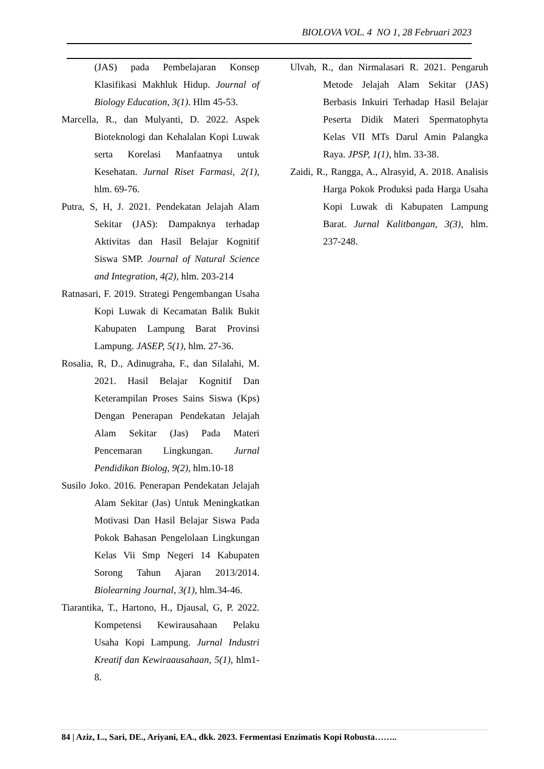BIOLOVA VOL. 4 NO 1, 28 Februari 2023
(JAS) pada Pembelajaran Konsep Klasifikasi Makhluk Hidup. Journal of Biology Education, 3(1). Hlm 45-53.
Marcella, R., dan Mulyanti, D. 2022. Aspek Bioteknologi dan Kehalalan Kopi Luwak serta Korelasi Manfaatnya untuk Kesehatan. Jurnal Riset Farmasi, 2(1), hlm. 69-76.
Putra, S, H, J. 2021. Pendekatan Jelajah Alam Sekitar (JAS): Dampaknya terhadap Aktivitas dan Hasil Belajar Kognitif Siswa SMP. Journal of Natural Science and Integration, 4(2), hlm. 203-214
Ratnasari, F. 2019. Strategi Pengembangan Usaha Kopi Luwak di Kecamatan Balik Bukit Kabupaten Lampung Barat Provinsi Lampung. JASEP, 5(1), hlm. 27-36.
Rosalia, R, D., Adinugraha, F., dan Silalahi, M. 2021. Hasil Belajar Kognitif Dan Keterampilan Proses Sains Siswa (Kps) Dengan Penerapan Pendekatan Jelajah Alam Sekitar (Jas) Pada Materi Pencemaran Lingkungan. Jurnal Pendidikan Biolog, 9(2), hlm.10-18
Susilo Joko. 2016. Penerapan Pendekatan Jelajah Alam Sekitar (Jas) Untuk Meningkatkan Motivasi Dan Hasil Belajar Siswa Pada Pokok Bahasan Pengelolaan Lingkungan Kelas Vii Smp Negeri 14 Kabupaten Sorong Tahun Ajaran 2013/2014. Biolearning Journal, 3(1), hlm.34-46.
Tiarantika, T., Hartono, H., Djausal, G, P. 2022. Kompetensi Kewirausahaan Pelaku Usaha Kopi Lampung. Jurnal Industri Kreatif dan Kewiraausahaan, 5(1), hlm1-8.
Ulvah, R., dan Nirmalasari R. 2021. Pengaruh Metode Jelajah Alam Sekitar (JAS) Berbasis Inkuiri Terhadap Hasil Belajar Peserta Didik Materi Spermatophyta Kelas VII MTs Darul Amin Palangka Raya. JPSP, 1(1), hlm. 33-38.
Zaidi, R., Rangga, A., Alrasyid, A. 2018. Analisis Harga Pokok Produksi pada Harga Usaha Kopi Luwak di Kabupaten Lampung Barat. Jurnal Kalitbangan, 3(3), hlm. 237-248.
84 | Aziz, L., Sari, DE., Ariyani, EA., dkk. 2023. Fermentasi Enzimatis Kopi Robusta……..